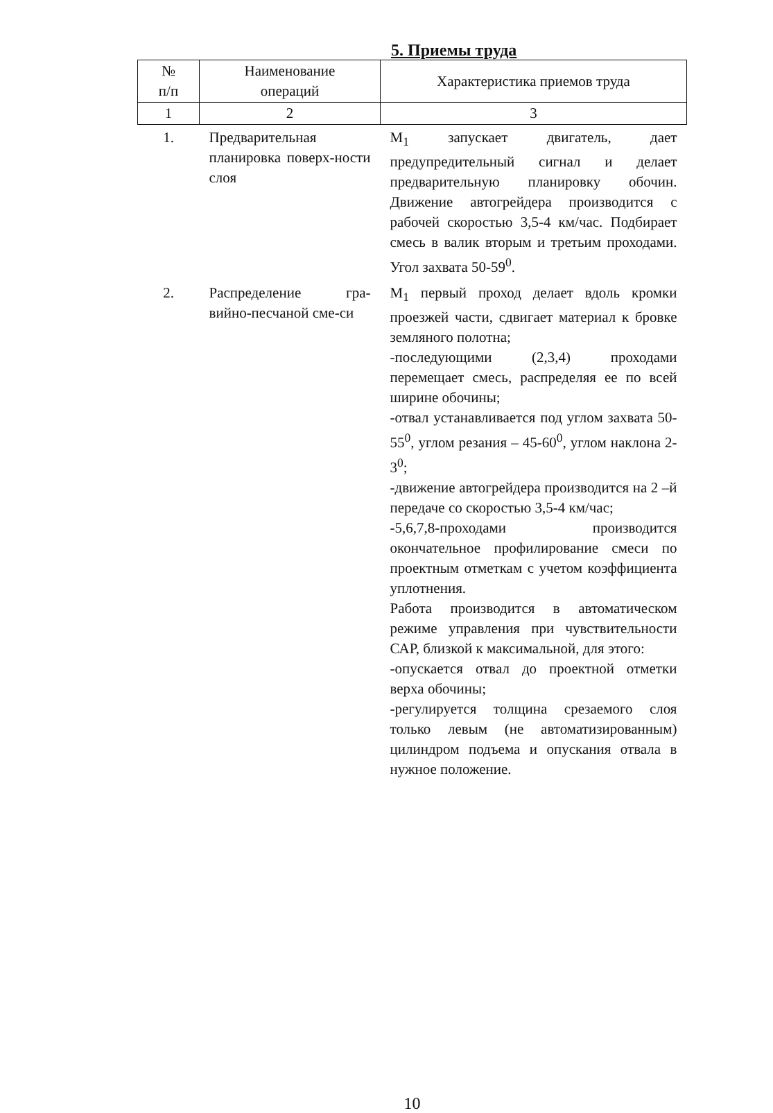5. Приемы труда
| № п/п | Наименование операций | Характеристика приемов труда |
| --- | --- | --- |
| 1 | 2 | 3 |
| 1. | Предварительная планировка поверх-ности слоя | М<sub>1</sub> запускает двигатель, дает предупредительный сигнал и делает предварительную планировку обочин. Движение автогрейдера производится с рабочей скоростью 3,5-4 км/час. Подбирает смесь в валик вторым и третьим проходами. Угол захвата 50-59<sup>0</sup>. |
| 2. | Распределение гра-вийно-песчаной сме-си | М<sub>1</sub> первый проход делает вдоль кромки проезжей части, сдвигает материал к бровке земляного полотна; -последующими (2,3,4) проходами перемещает смесь, распределяя ее по всей ширине обочины; -отвал устанавливается под углом захвата 50-55<sup>0</sup>, углом резания – 45-60<sup>0</sup>, углом наклона 2-3<sup>0</sup>; -движение автогрейдера производится на 2 –й передаче со скоростью 3,5-4 км/час; -5,6,7,8-проходами производится окончательное профилирование смеси по проектным отметкам с учетом коэффициента уплотнения. Работа производится в автоматическом режиме управления при чувствительности САР, близкой к максимальной, для этого: -опускается отвал до проектной отметки верха обочины; -регулируется толщина срезаемого слоя только левым (не автоматизированным) цилиндром подъема и опускания отвала в нужное положение. |
10